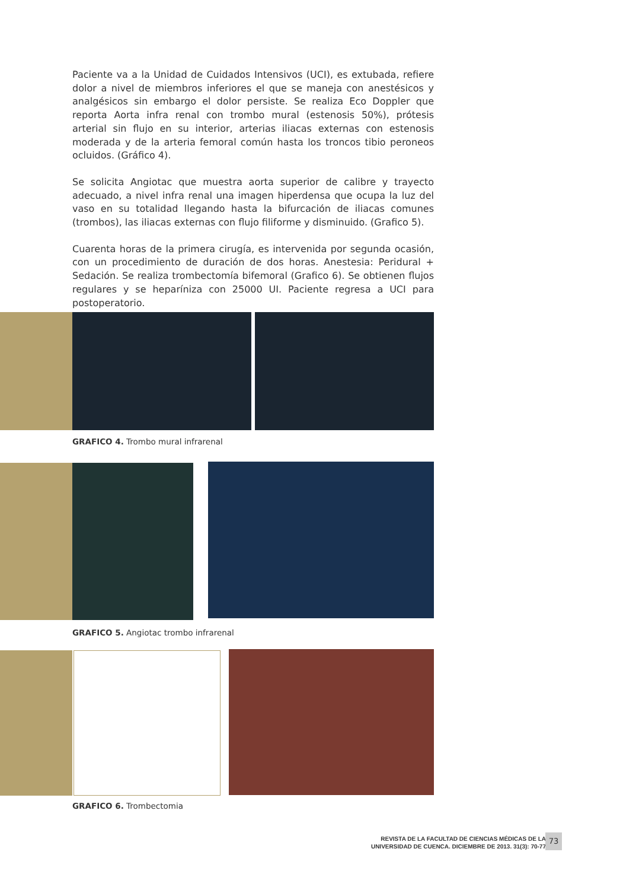Paciente va a la Unidad de Cuidados Intensivos (UCI), es extubada, refiere dolor a nivel de miembros inferiores el que se maneja con anestésicos y analgésicos sin embargo el dolor persiste. Se realiza Eco Doppler que reporta Aorta infra renal con trombo mural (estenosis 50%), prótesis arterial sin flujo en su interior, arterias iliacas externas con estenosis moderada y de la arteria femoral común hasta los troncos tibio peroneos ocluidos. (Gráfico 4).
Se solicita Angiotac que muestra aorta superior de calibre y trayecto adecuado, a nivel infra renal una imagen hiperdensa que ocupa la luz del vaso en su totalidad llegando hasta la bifurcación de iliacas comunes (trombos), las iliacas externas con flujo filiforme y disminuido. (Grafico 5).
Cuarenta horas de la primera cirugía, es intervenida por segunda ocasión, con un procedimiento de duración de dos horas. Anestesia: Peridural + Sedación. Se realiza trombectomía bifemoral (Grafico 6). Se obtienen flujos regulares y se heparíniza con 25000 UI. Paciente regresa a UCI para postoperatorio.
GRAFICO 4. Trombo mural infrarenal
GRAFICO 5. Angiotac trombo infrarenal
GRAFICO 6. Trombectomia
REVISTA DE LA FACULTAD DE CIENCIAS MÉDICAS DE LA
UNIVERSIDAD DE CUENCA. DICIEMBRE DE 2013. 31(3): 70-77
73